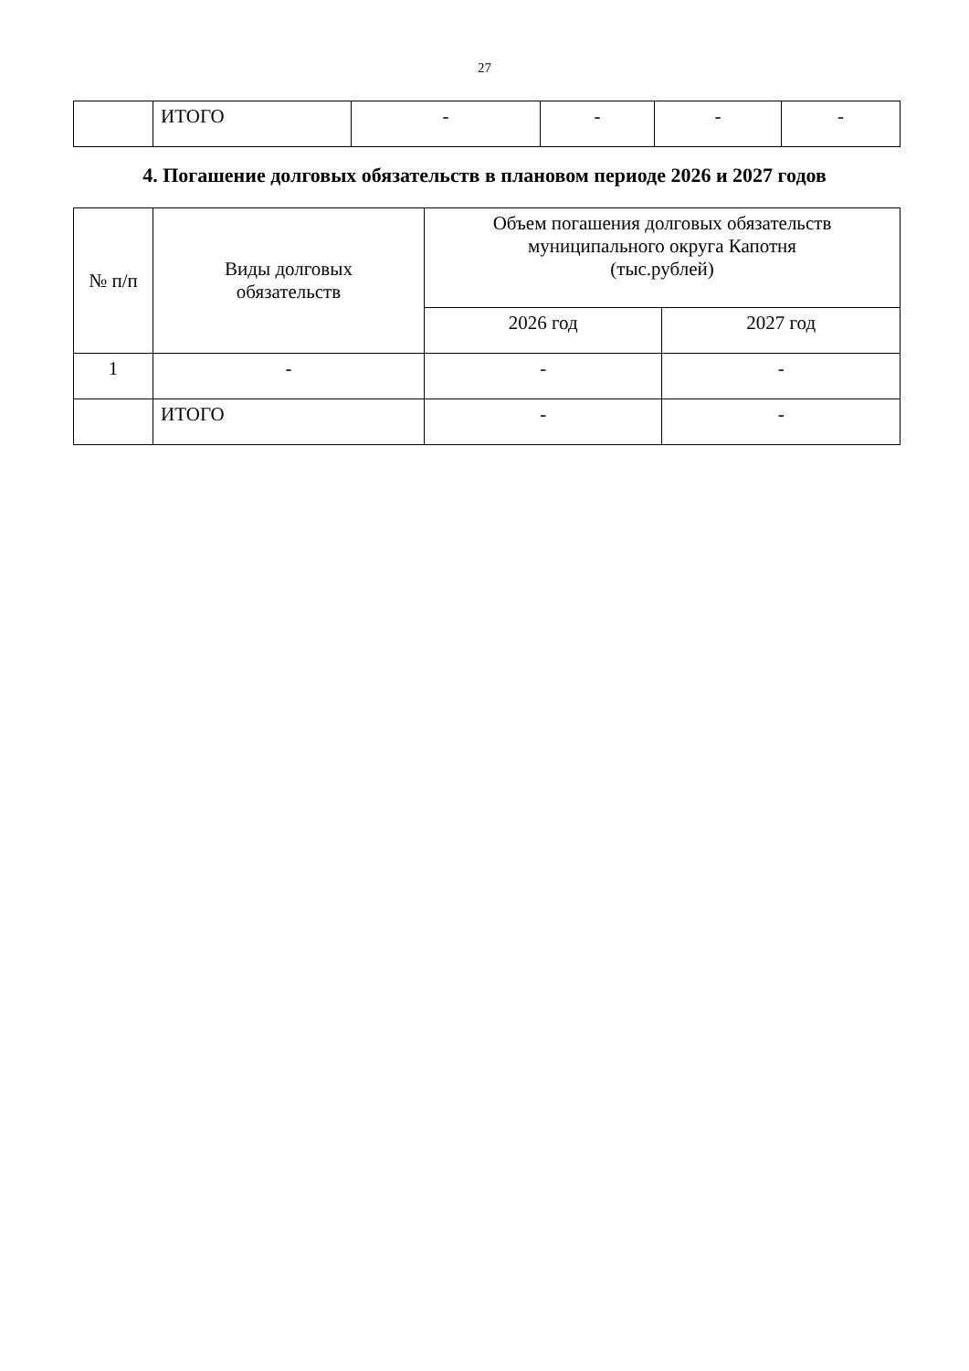27
| | ИТОГО | - | - | - | - |
4. Погашение долговых обязательств в плановом периоде 2026 и 2027 годов
| № п/п | Виды долговых обязательств | Объем погашения долговых обязательств муниципального округа Капотня (тыс.рублей) | |
| --- | --- | --- | --- |
| | | 2026 год | 2027 год |
| 1 | - | - | - |
| | ИТОГО | - | - |